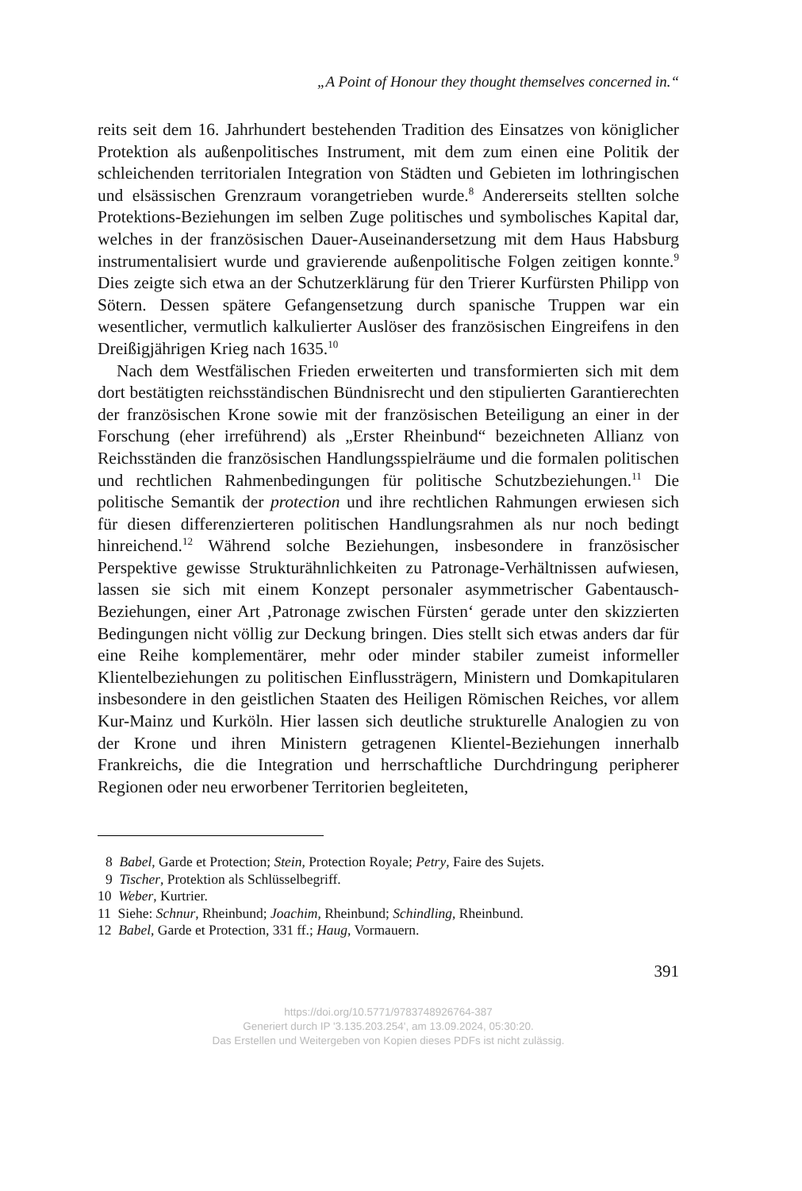„A Point of Honour they thought themselves concerned in.“
reits seit dem 16. Jahrhundert bestehenden Tradition des Einsatzes von königlicher Protektion als außenpolitisches Instrument, mit dem zum einen eine Politik der schleichenden territorialen Integration von Städten und Gebieten im lothringischen und elsässischen Grenzraum vorangetrieben wurde.<sup>8</sup> Andererseits stellten solche Protektions-Beziehungen im selben Zuge politisches und symbolisches Kapital dar, welches in der französischen Dauer-Auseinandersetzung mit dem Haus Habsburg instrumentalisiert wurde und gravierende außenpolitische Folgen zeitigen konnte.<sup>9</sup> Dies zeigte sich etwa an der Schutzerklärung für den Trierer Kurfürsten Philipp von Sötern. Dessen spätere Gefangensetzung durch spanische Truppen war ein wesentlicher, vermutlich kalkulierter Auslöser des französischen Eingreifens in den Dreißigjährigen Krieg nach 1635.<sup>10</sup>
Nach dem Westfälischen Frieden erweiterten und transformierten sich mit dem dort bestätigten reichsständischen Bündnisrecht und den stipulierten Garantierechten der französischen Krone sowie mit der französischen Beteiligung an einer in der Forschung (eher irreführend) als „Erster Rheinbund“ bezeichneten Allianz von Reichsständen die französischen Handlungsspielräume und die formalen politischen und rechtlichen Rahmenbedingungen für politische Schutzbeziehungen.<sup>11</sup> Die politische Semantik der protection und ihre rechtlichen Rahmungen erwiesen sich für diesen differenzierteren politischen Handlungsrahmen als nur noch bedingt hinreichend.<sup>12</sup> Während solche Beziehungen, insbesondere in französischer Perspektive gewisse Strukturähnlichkeiten zu Patronage-Verhältnissen aufwiesen, lassen sie sich mit einem Konzept personaler asymmetrischer Gabentausch-Beziehungen, einer Art ‚Patronage zwischen Fürsten‘ gerade unter den skizzierten Bedingungen nicht völlig zur Deckung bringen. Dies stellt sich etwas anders dar für eine Reihe komplementärer, mehr oder minder stabiler zumeist informeller Klientelbeziehungen zu politischen Einflussträgern, Ministern und Domkapitularen insbesondere in den geistlichen Staaten des Heiligen Römischen Reiches, vor allem Kur-Mainz und Kurköln. Hier lassen sich deutliche strukturelle Analogien zu von der Krone und ihren Ministern getragenen Klientel-Beziehungen innerhalb Frankreichs, die die Integration und herrschaftliche Durchdringung peripherer Regionen oder neu erworbener Territorien begleiteten,
8 Babel, Garde et Protection; Stein, Protection Royale; Petry, Faire des Sujets.
9 Tischer, Protektion als Schlüsselbegriff.
10 Weber, Kurtrier.
11 Siehe: Schnur, Rheinbund; Joachim, Rheinbund; Schindling, Rheinbund.
12 Babel, Garde et Protection, 331 ff.; Haug, Vormauern.
391
https://doi.org/10.5771/9783748926764-387
Generiert durch IP '3.135.203.254', am 13.09.2024, 05:30:20.
Das Erstellen und Weitergeben von Kopien dieses PDFs ist nicht zulässig.